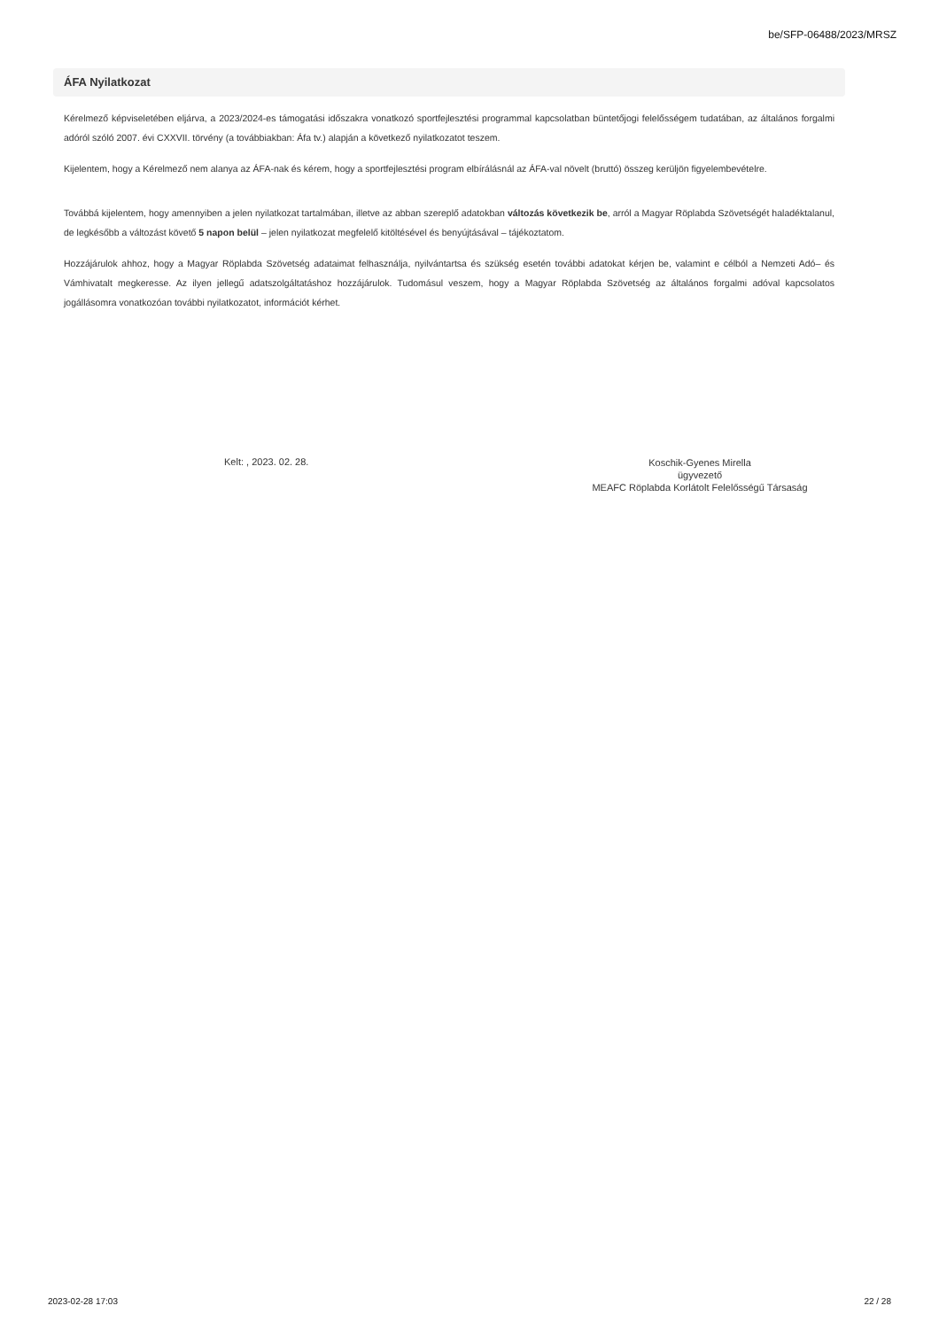be/SFP-06488/2023/MRSZ
ÁFA Nyilatkozat
Kérelmező képviseletében eljárva, a 2023/2024-es támogatási időszakra vonatkozó sportfejlesztési programmal kapcsolatban büntetőjogi felelősségem tudatában, az általános forgalmi adóról szóló 2007. évi CXXVII. törvény (a továbbiakban: Áfa tv.) alapján a következő nyilatkozatot teszem.
Kijelentem, hogy a Kérelmező nem alanya az ÁFA-nak és kérem, hogy a sportfejlesztési program elbírálásnál az ÁFA-val növelt (bruttó) összeg kerüljön figyelembevételre.
Továbbá kijelentem, hogy amennyiben a jelen nyilatkozat tartalmában, illetve az abban szereplő adatokban változás következik be, arról a Magyar Röplabda Szövetségét haladéktalanul, de legkésőbb a változást követő 5 napon belül – jelen nyilatkozat megfelelő kitöltésével és benyújtásával – tájékoztatom.
Hozzájárulok ahhoz, hogy a Magyar Röplabda Szövetség adataimat felhasználja, nyilvántartsa és szükség esetén további adatokat kérjen be, valamint e célból a Nemzeti Adó– és Vámhivatalt megkeresse. Az ilyen jellegű adatszolgáltatáshoz hozzájárulok. Tudomásul veszem, hogy a Magyar Röplabda Szövetség az általános forgalmi adóval kapcsolatos jogállásomra vonatkozóan további nyilatkozatot, információt kérhet.
Kelt: , 2023. 02. 28.
Koschik-Gyenes Mirella
ügyvezető
MEAFC Röplabda Korlátolt Felelősségű Társaság
2023-02-28 17:03 22 / 28